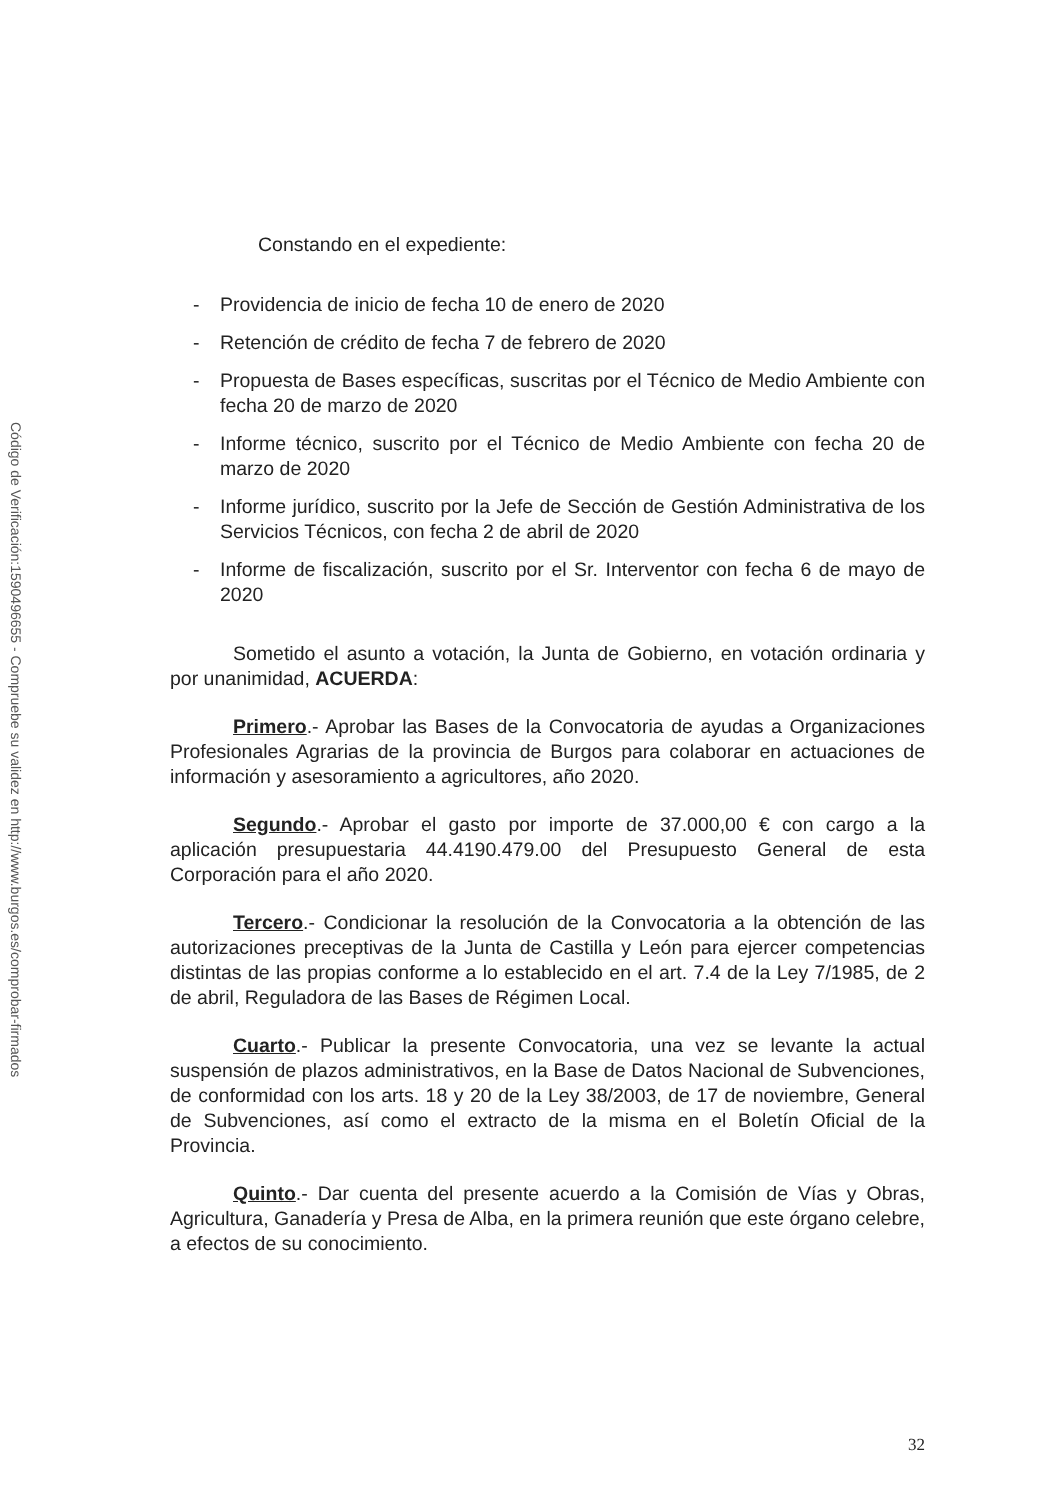Código de Verificación:1590496655 - Compruebe su validez en http://www.burgos.es/comprobar-firmados
Constando en el expediente:
- Providencia de inicio de fecha 10 de enero de 2020
- Retención de crédito de fecha 7 de febrero de 2020
- Propuesta de Bases específicas, suscritas por el Técnico de Medio Ambiente con fecha 20 de marzo de 2020
- Informe técnico, suscrito por el Técnico de Medio Ambiente con fecha 20 de marzo de 2020
- Informe jurídico, suscrito por la Jefe de Sección de Gestión Administrativa de los Servicios Técnicos, con fecha 2 de abril de 2020
- Informe de fiscalización, suscrito por el Sr. Interventor con fecha 6 de mayo de 2020
Sometido el asunto a votación, la Junta de Gobierno, en votación ordinaria y por unanimidad, ACUERDA:
Primero.- Aprobar las Bases de la Convocatoria de ayudas a Organizaciones Profesionales Agrarias de la provincia de Burgos para colaborar en actuaciones de información y asesoramiento a agricultores, año 2020.
Segundo.- Aprobar el gasto por importe de 37.000,00 € con cargo a la aplicación presupuestaria 44.4190.479.00 del Presupuesto General de esta Corporación para el año 2020.
Tercero.- Condicionar la resolución de la Convocatoria a la obtención de las autorizaciones preceptivas de la Junta de Castilla y León para ejercer competencias distintas de las propias conforme a lo establecido en el art. 7.4 de la Ley 7/1985, de 2 de abril, Reguladora de las Bases de Régimen Local.
Cuarto.- Publicar la presente Convocatoria, una vez se levante la actual suspensión de plazos administrativos, en la Base de Datos Nacional de Subvenciones, de conformidad con los arts. 18 y 20 de la Ley 38/2003, de 17 de noviembre, General de Subvenciones, así como el extracto de la misma en el Boletín Oficial de la Provincia.
Quinto.- Dar cuenta del presente acuerdo a la Comisión de Vías y Obras, Agricultura, Ganadería y Presa de Alba, en la primera reunión que este órgano celebre, a efectos de su conocimiento.
32